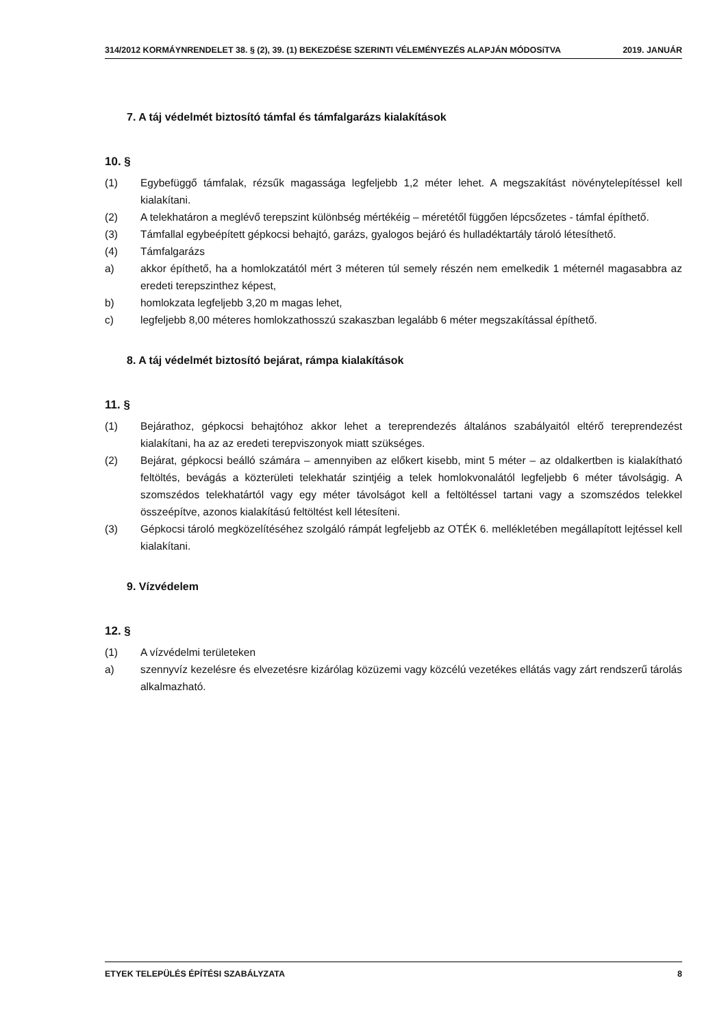314/2012 KORMÁYNRENDELET 38. § (2), 39. (1) BEKEZDÉSE SZERINTI VÉLEMÉNYEZÉS ALAPJÁN MÓDOSíTVA 2019. JANUÁR
7. A táj védelmét biztosító támfal és támfalgarázs kialakítások
10. §
(1) Egybefüggő támfalak, rézsűk magassága legfeljebb 1,2 méter lehet. A megszakítást növénytelepítéssel kell kialakítani.
(2) A telekhatáron a meglévő terepszint különbség mértékéig – méretétől függően lépcsőzetes - támfal építhető.
(3) Támfallal egybeépített gépkocsi behajtó, garázs, gyalogos bejáró és hulladéktartály tároló létesíthető.
(4) Támfalgarázs
a) akkor építhető, ha a homlokzatától mért 3 méteren túl semely részén nem emelkedik 1 méternél magasabbra az eredeti terepszinthez képest,
b) homlokzata legfeljebb 3,20 m magas lehet,
c) legfeljebb 8,00 méteres homlokzathosszú szakaszban legalább 6 méter megszakítással építhető.
8. A táj védelmét biztosító bejárat, rámpa kialakítások
11. §
(1) Bejárathoz, gépkocsi behajtóhoz akkor lehet a tereprendezés általános szabályaitól eltérő tereprendezést kialakítani, ha az az eredeti terepviszonyok miatt szükséges.
(2) Bejárat, gépkocsi beálló számára – amennyiben az előkert kisebb, mint 5 méter – az oldalkertben is kialakítható feltöltés, bevágás a közterületi telekhatár szintjéig a telek homlokvonalától legfeljebb 6 méter távolságig. A szomszédos telekhatártól vagy egy méter távolságot kell a feltöltéssel tartani vagy a szomszédos telekkel összeépítve, azonos kialakítású feltöltést kell létesíteni.
(3) Gépkocsi tároló megközelítéséhez szolgáló rámpát legfeljebb az OTÉK 6. mellékletében megállapított lejtéssel kell kialakítani.
9. Vízvédelem
12. §
(1) A vízvédelmi területeken
a) szennyvíz kezelésre és elvezetésre kizárólag közüzemi vagy közcélú vezetékes ellátás vagy zárt rendszerű tárolás alkalmazható.
ETYEK TELEPÜLÉS ÉPÍTÉSI SZABÁLYZATA 8